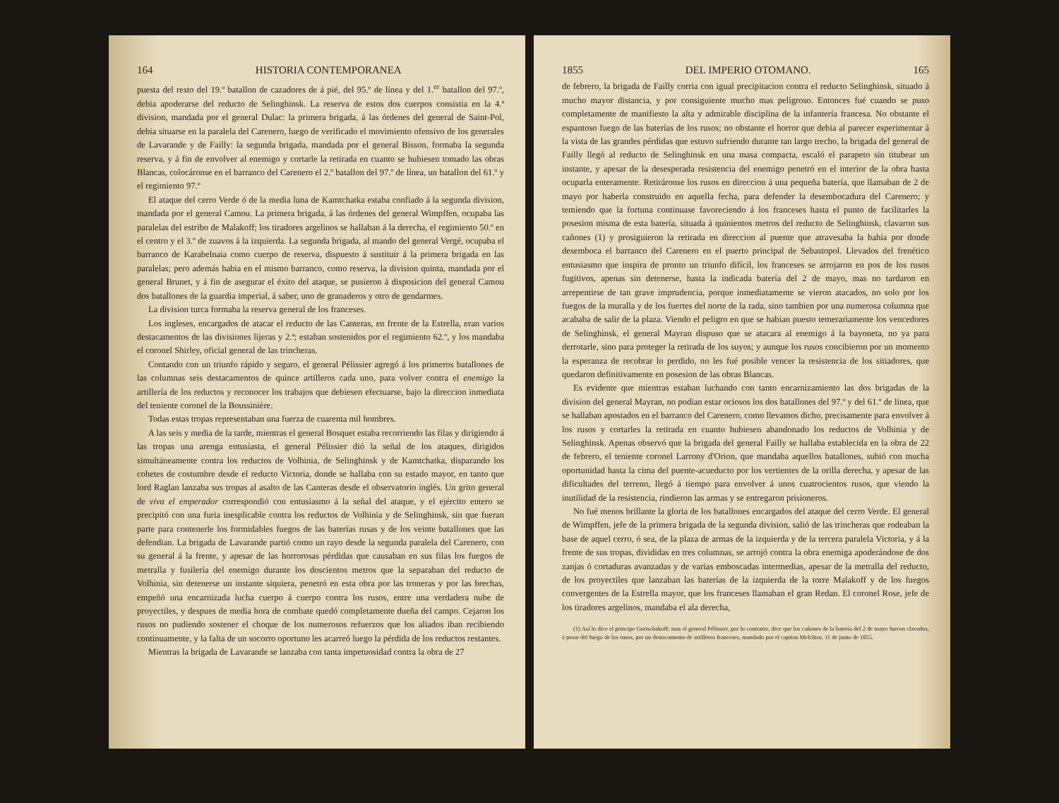164 HISTORIA CONTEMPORANEA
puesta del resto del 19.º batallon de cazadores de á pié, del 95.º de línea y del 1.<sup>er</sup> batallon del 97.º, debia apoderarse del reducto de Selinghinsk. La reserva de estos dos cuerpos consistia en la 4.ª division, mandada por el general Dulac: la primera brigada, á las órdenes del general de Saint-Pol, debia situarse en la paralela del Carenero, luego de verificado el movimiento ofensivo de los generales de Lavarande y de Failly: la segunda brigada, mandada por el general Bisson, formaba la segunda reserva, y á fin de envolver al enemigo y cortarle la retirada en cuanto se hubiesen tomado las obras Blancas, colocáronse en el barranco del Carenero el 2.º batallon del 97.º de línea, un batallon del 61.º y el regimiento 97.º
El ataque del cerro Verde ó de la media luna de Kamtchatka estaba confiado á la segunda division, mandada por el general Camou. La primera brigada, á las órdenes del general Wimpffen, ocupaba las paralelas del estribo de Malakoff; los tiradores argelinos se hallaban á la derecha, el regimiento 50.º en el centro y el 3.º de zuavos á la izquierda. La segunda brigada, al mando del general Vergé, ocupaba el barranco de Karabelnaia como cuerpo de reserva, dispuesto á sustituir á la primera brigada en las paralelas; pero además habia en el mismo barranco, como reserva, la division quinta, mandada por el general Brunet, y á fin de asegurar el éxito del ataque, se pusieron á disposicion del general Camou dos batallones de la guardia imperial, á saber, uno de granaderos y otro de gendarmes.
La division turca formaba la reserva general de los franceses.
Los ingleses, encargados de atacar el reducto de las Canteras, en frente de la Estrella, eran varios destacamentos de las divisiones lijeras y 2.ª; estaban sostenidos por el regimiento 62.º, y los mandaba el coronel Shirley, oficial general de las trincheras.
Contando con un triunfo rápido y seguro, el general Pélissier agregó á los primeros batallones de las columnas seis destacamentos de quince artilleros cada uno, para volver contra el enemigo la artillería de los reductos y reconocer los trabajos que debiesen efectuarse, bajo la direccion inmediata del teniente coronel de la Boussinière.
Todas estas tropas representaban una fuerza de cuarenta mil hombres.
A las seis y media de la tarde, mientras el general Bosquet estaba recorriendo las filas y dirigiendo á las tropas una arenga entusiasta, el general Pélissier dió la señal de los ataques, dirigidos simultáneamente contra los reductos de Volhinia, de Selinghinsk y de Kamtchatka, disparando los cohetes de costumbre desde el reducto Victoria, donde se hallaba con su estado mayor, en tanto que lord Raglan lanzaba sus tropas al asalto de las Canteras desde el observatorio inglés. Un grito general de viva el emperador correspondió con entusiasmo á la señal del ataque, y el ejército entero se precipitó con una furia inesplicable contra los reductos de Volhinia y de Selinghinsk, sin que fueran parte para contenerle los formidables fuegos de las baterías rusas y de los veinte batallones que las defendian. La brigada de Lavarande partió como un rayo desde la segunda paralela del Carenero, con su general á la frente, y apesar de las horrorosas pérdidas que causaban en sus filas los fuegos de metralla y fusilería del enemigo durante los doscientos metros que la separaban del reducto de Volhinia, sin detenerse un instante siquiera, penetró en esta obra por las troneras y por las brechas, empeñó una encarnizada lucha cuerpo á cuerpo contra los rusos, entre una verdadera nube de proyectiles, y despues de media hora de combate quedó completamente dueña del campo. Cejaron los rusos no pudiendo sostener el choque de los numerosos refuerzos que los aliados iban recibiendo continuamente, y la falta de un socorro oportuno les acarreó luego la pérdida de los reductos restantes.
Mientras la brigada de Lavarande se lanzaba con tanta impetuosidad contra la obra de 27
1855 DEL IMPERIO OTOMANO. 165
de febrero, la brigada de Failly corria con igual precipitacion contra el reducto Selinghinsk, situado á mucho mayor distancia, y por consiguiente mucho mas peligroso. Entonces fué cuando se puso completamente de manifiesto la alta y admirable disciplina de la infantería francesa. No obstante el espantoso fuego de las baterías de los rusos; no obstante el horror que debia al parecer esperimentar á la vista de las grandes pérdidas que estuvo sufriendo durante tan largo trecho, la brigada del general de Failly llegó al reducto de Selinghinsk en una masa compacta, escaló el parapeto sin titubear un instante, y apesar de la desesperada resistencia del enemigo penetró en el interior de la obra hasta ocuparla enteramente. Retiráronse los rusos en direccion á una pequeña batería, que llamaban de 2 de mayo por haberla construido en aquella fecha, para defender la desembocadura del Carenero; y temiendo que la fortuna continuase favoreciendo á los franceses hasta el punto de facilitarles la posesion misma de esta batería, situada á quinientos metros del reducto de Selinghinsk, clavaron sus cañones (1) y prosiguieron la retirada en direccion al puente que atravesaba la bahía por donde desemboca el barranco del Carenero en el puerto principal de Sebastopol. Llevados del frenético entusiasmo que inspira de pronto un triunfo difícil, los franceses se arrojaron en pos de los rusos fugitivos, apenas sin detenerse, hasta la indicada batería del 2 de mayo, mas no tardaron en arrepentirse de tan grave imprudencia, porque inmediatamente se vieron atacados, no solo por los fuegos de la muralla y de los fuertes del norte de la rada, sino tambien por una numerosa columna que acababa de salir de la plaza. Viendo el peligro en que se habian puesto temerariamente los vencedores de Selinghinsk, el general Mayran dispuso que se atacara al enemigo á la bayoneta, no ya para derrotarle, sino para proteger la retirada de los suyos; y aunque los rusos concibieron por un momento la esperanza de recobrar lo perdido, no les fué posible vencer la resistencia de los sitiadores, que quedaron definitivamente en posesion de las obras Blancas.
Es evidente que mientras estaban luchando con tanto encarnizamiento las dos brigadas de la division del general Mayran, no podian estar ociosos los dos batallones del 97.º y del 61.º de línea, que se hallaban apostados en el barranco del Carenero, como llevamos dicho, precisamente para envolver á los rusos y cortarles la retirada en cuanto hubiesen abandonado los reductos de Volhinia y de Selinghinsk. Apenas observó que la brigada del general Failly se hallaba establecida en la obra de 22 de febrero, el teniente coronel Larrony d'Orion, que mandaba aquellos batallones, subió con mucha oportunidad hasta la cima del puente-acueducto por los vertientes de la orilla derecha, y apesar de las dificultades del terreno, llegó á tiempo para envolver á unos cuatrocientos rusos, que viendo la inutilidad de la resistencia, rindieron las armas y se entregaron prisioneros.
No fué menos brillante la gloria de los batallones encargados del ataque del cerro Verde. El general de Wimpffen, jefe de la primera brigada de la segunda division, salió de las trincheras que rodeaban la base de aquel cerro, ó sea, de la plaza de armas de la izquierda y de la tercera paralela Victoria, y á la frente de sus tropas, divididas en tres columnas, se arrojó contra la obra enemiga apoderándose de dos zanjas ó cortaduras avanzadas y de varias emboscadas intermedias, apesar de la metralla del reducto, de los proyectiles que lanzaban las baterías de la izquierda de la torre Malakoff y de los fuegos convergentes de la Estrella mayor, que los franceses llamaban el gran Redan. El coronel Rose, jefe de los tiradores argelinos, mandaba el ala derecha,
(1) Así lo dice el principe Gortschakoff; mas el general Pélissier, por lo contrario, dice que los cañones de la batería del 2 de mayo fueron clavados, á pesar del fuego de los rusos, por un destacamento de artilleros franceses, mandado por el capitan Melchior, 11 de junio de 1855.